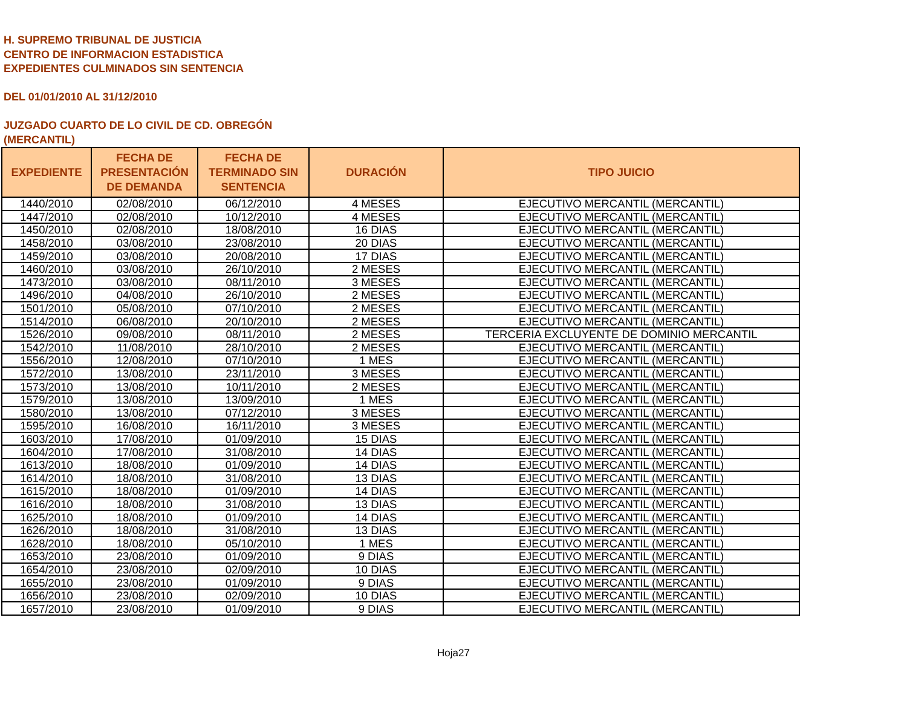H. SUPREMO TRIBUNAL DE JUSTICIA
CENTRO DE INFORMACION ESTADISTICA
EXPEDIENTES CULMINADOS SIN SENTENCIA
DEL 01/01/2010 AL 31/12/2010
JUZGADO CUARTO DE LO CIVIL DE CD. OBREGÓN
(MERCANTIL)
| EXPEDIENTE | FECHA DE PRESENTACIÓN DE DEMANDA | FECHA DE TERMINADO SIN SENTENCIA | DURACIÓN | TIPO JUICIO |
| --- | --- | --- | --- | --- |
| 1440/2010 | 02/08/2010 | 06/12/2010 | 4 MESES | EJECUTIVO MERCANTIL (MERCANTIL) |
| 1447/2010 | 02/08/2010 | 10/12/2010 | 4 MESES | EJECUTIVO MERCANTIL (MERCANTIL) |
| 1450/2010 | 02/08/2010 | 18/08/2010 | 16 DIAS | EJECUTIVO MERCANTIL (MERCANTIL) |
| 1458/2010 | 03/08/2010 | 23/08/2010 | 20 DIAS | EJECUTIVO MERCANTIL (MERCANTIL) |
| 1459/2010 | 03/08/2010 | 20/08/2010 | 17 DIAS | EJECUTIVO MERCANTIL (MERCANTIL) |
| 1460/2010 | 03/08/2010 | 26/10/2010 | 2 MESES | EJECUTIVO MERCANTIL (MERCANTIL) |
| 1473/2010 | 03/08/2010 | 08/11/2010 | 3 MESES | EJECUTIVO MERCANTIL (MERCANTIL) |
| 1496/2010 | 04/08/2010 | 26/10/2010 | 2 MESES | EJECUTIVO MERCANTIL (MERCANTIL) |
| 1501/2010 | 05/08/2010 | 07/10/2010 | 2 MESES | EJECUTIVO MERCANTIL (MERCANTIL) |
| 1514/2010 | 06/08/2010 | 20/10/2010 | 2 MESES | EJECUTIVO MERCANTIL (MERCANTIL) |
| 1526/2010 | 09/08/2010 | 08/11/2010 | 2 MESES | TERCERIA EXCLUYENTE DE DOMINIO MERCANTIL |
| 1542/2010 | 11/08/2010 | 28/10/2010 | 2 MESES | EJECUTIVO MERCANTIL (MERCANTIL) |
| 1556/2010 | 12/08/2010 | 07/10/2010 | 1 MES | EJECUTIVO MERCANTIL (MERCANTIL) |
| 1572/2010 | 13/08/2010 | 23/11/2010 | 3 MESES | EJECUTIVO MERCANTIL (MERCANTIL) |
| 1573/2010 | 13/08/2010 | 10/11/2010 | 2 MESES | EJECUTIVO MERCANTIL (MERCANTIL) |
| 1579/2010 | 13/08/2010 | 13/09/2010 | 1 MES | EJECUTIVO MERCANTIL (MERCANTIL) |
| 1580/2010 | 13/08/2010 | 07/12/2010 | 3 MESES | EJECUTIVO MERCANTIL (MERCANTIL) |
| 1595/2010 | 16/08/2010 | 16/11/2010 | 3 MESES | EJECUTIVO MERCANTIL (MERCANTIL) |
| 1603/2010 | 17/08/2010 | 01/09/2010 | 15 DIAS | EJECUTIVO MERCANTIL (MERCANTIL) |
| 1604/2010 | 17/08/2010 | 31/08/2010 | 14 DIAS | EJECUTIVO MERCANTIL (MERCANTIL) |
| 1613/2010 | 18/08/2010 | 01/09/2010 | 14 DIAS | EJECUTIVO MERCANTIL (MERCANTIL) |
| 1614/2010 | 18/08/2010 | 31/08/2010 | 13 DIAS | EJECUTIVO MERCANTIL (MERCANTIL) |
| 1615/2010 | 18/08/2010 | 01/09/2010 | 14 DIAS | EJECUTIVO MERCANTIL (MERCANTIL) |
| 1616/2010 | 18/08/2010 | 31/08/2010 | 13 DIAS | EJECUTIVO MERCANTIL (MERCANTIL) |
| 1625/2010 | 18/08/2010 | 01/09/2010 | 14 DIAS | EJECUTIVO MERCANTIL (MERCANTIL) |
| 1626/2010 | 18/08/2010 | 31/08/2010 | 13 DIAS | EJECUTIVO MERCANTIL (MERCANTIL) |
| 1628/2010 | 18/08/2010 | 05/10/2010 | 1 MES | EJECUTIVO MERCANTIL (MERCANTIL) |
| 1653/2010 | 23/08/2010 | 01/09/2010 | 9 DIAS | EJECUTIVO MERCANTIL (MERCANTIL) |
| 1654/2010 | 23/08/2010 | 02/09/2010 | 10 DIAS | EJECUTIVO MERCANTIL (MERCANTIL) |
| 1655/2010 | 23/08/2010 | 01/09/2010 | 9 DIAS | EJECUTIVO MERCANTIL (MERCANTIL) |
| 1656/2010 | 23/08/2010 | 02/09/2010 | 10 DIAS | EJECUTIVO MERCANTIL (MERCANTIL) |
| 1657/2010 | 23/08/2010 | 01/09/2010 | 9 DIAS | EJECUTIVO MERCANTIL (MERCANTIL) |
Hoja27